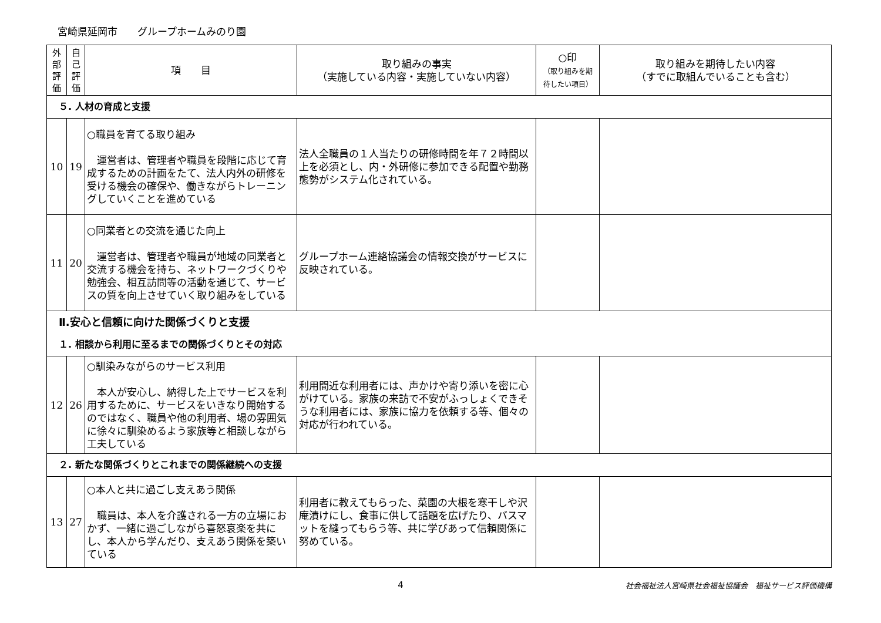宮崎県延岡市　　グループホームみのり園
| 外 部 評 価 | 自 己 評 価 | 項 目 | 取り組みの事実 （実施している内容・実施していない内容） | ○印 （取り組みを期 待したい項目） | 取り組みを期待したい内容 （すでに取組んでいることも含む） |
| --- | --- | --- | --- | --- | --- |
| ５. 人材の育成と支援 | | | | | |
| 10 | 19 | ○職員を育てる取り組み 運営者は、管理者や職員を段階に応じて育成するための計画をたて、法人内外の研修を受ける機会の確保や、働きながらトレーニングしていくことを進めている | 法人全職員の１人当たりの研修時間を年７２時間以上を必須とし、内・外研修に参加できる配置や勤務態勢がシステム化されている。 | | |
| 11 | 20 | ○同業者との交流を通じた向上 運営者は、管理者や職員が地域の同業者と交流する機会を持ち、ネットワークづくりや勉強会、相互訪問等の活動を通じて、サービスの質を向上させていく取り組みをしている | グループホーム連絡協議会の情報交換がサービスに反映されている。 | | |
| Ⅱ.安心と信頼に向けた関係づくりと支援 １. 相談から利用に至るまでの関係づくりとその対応 | | | | | |
| 12 | 26 | ○馴染みながらのサービス利用 本人が安心し、納得した上でサービスを利用するために、サービスをいきなり開始するのではなく、職員や他の利用者、場の雰囲気に徐々に馴染めるよう家族等と相談しながら工夫している | 利用間近な利用者には、声かけや寄り添いを密に心がけている。家族の来訪で不安がふっしょくできそうな利用者には、家族に協力を依頼する等、個々の対応が行われている。 | | |
| ２. 新たな関係づくりとこれまでの関係継続への支援 | | | | | |
| 13 | 27 | ○本人と共に過ごし支えあう関係 職員は、本人を介護される一方の立場におかず、一緒に過ごしながら喜怒哀楽を共にし、本人から学んだり、支えあう関係を築いている | 利用者に教えてもらった、菜園の大根を寒干しや沢庵漬けにし、食事に供して話題を広げたり、バスマットを縫ってもらう等、共に学びあって信頼関係に努めている。 | | |
4
社会福祉法人宮崎県社会福祉協議会　福祉サービス評価機構